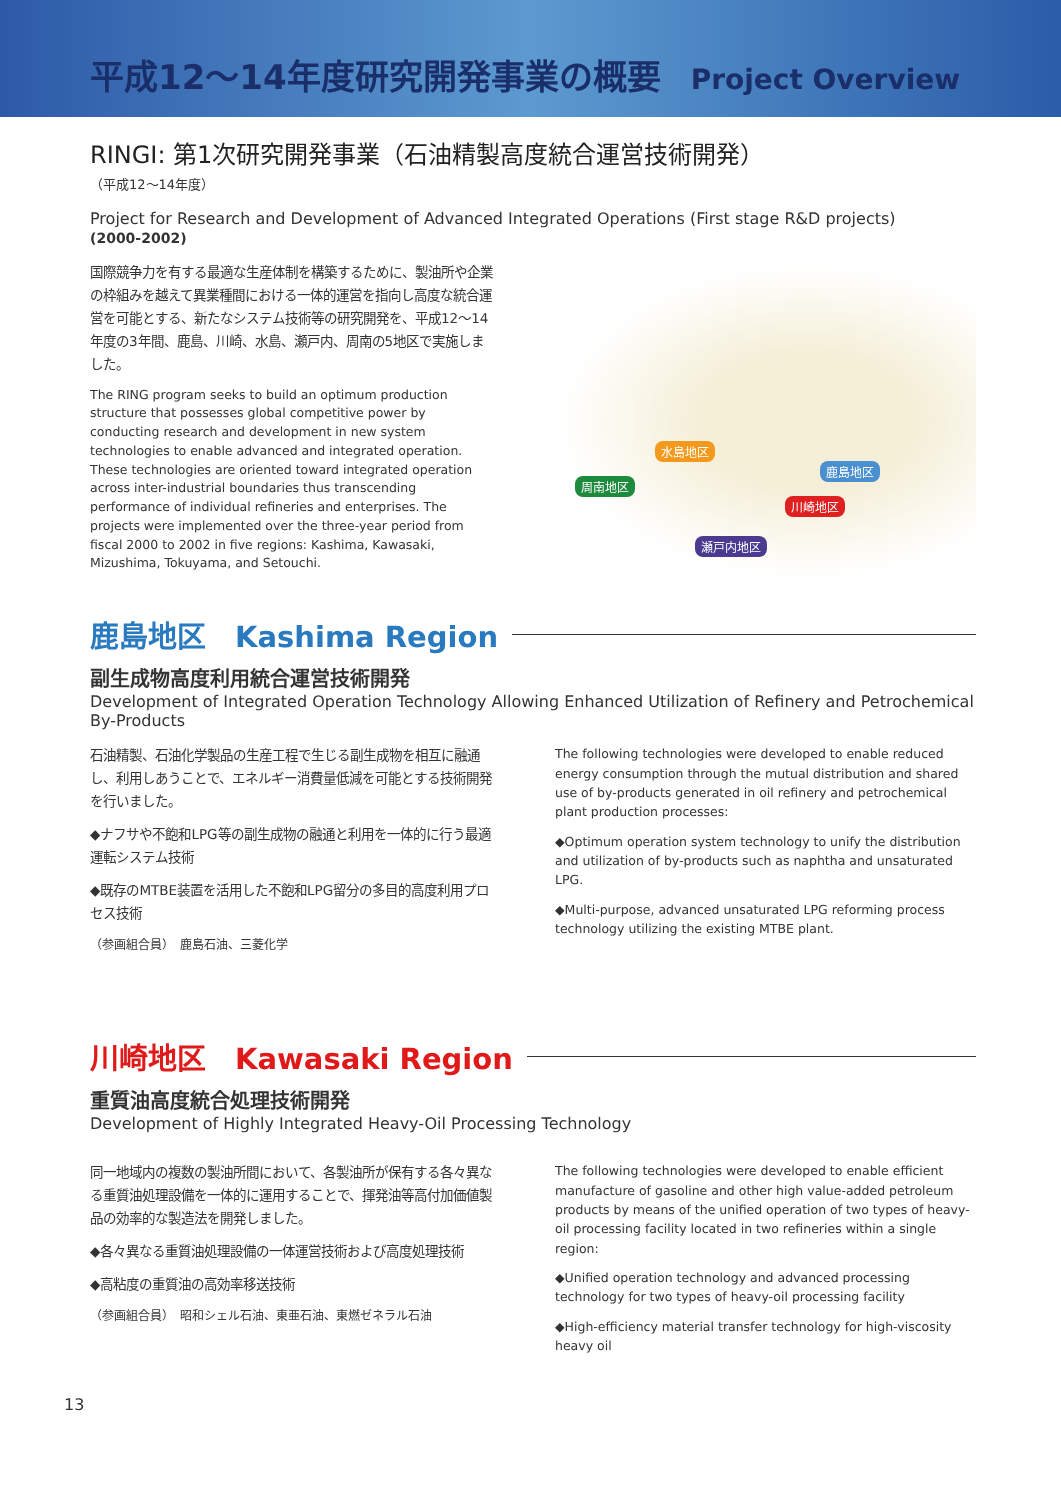平成12～14年度研究開発事業の概要 Project Overview
RINGⅠ: 第1次研究開発事業（石油精製高度統合運営技術開発）
（平成12～14年度）
Project for Research and Development of Advanced Integrated Operations (First stage R&D projects)
(2000-2002)
国際競争力を有する最適な生産体制を構築するために、製油所や企業の枠組みを越えて異業種間における一体的運営を指向し高度な統合運営を可能とする、新たなシステム技術等の研究開発を、平成12～14年度の3年間、鹿島、川崎、水島、瀬戸内、周南の5地区で実施しました。
The RING program seeks to build an optimum production structure that possesses global competitive power by conducting research and development in new system technologies to enable advanced and integrated operation. These technologies are oriented toward integrated operation across inter-industrial boundaries thus transcending performance of individual refineries and enterprises. The projects were implemented over the three-year period from fiscal 2000 to 2002 in five regions: Kashima, Kawasaki, Mizushima, Tokuyama, and Setouchi.
水島地区
周南地区
鹿島地区
川崎地区
瀬戸内地区
鹿島地区　Kashima Region
副生成物高度利用統合運営技術開発
Development of Integrated Operation Technology Allowing Enhanced Utilization of Refinery and Petrochemical By-Products
石油精製、石油化学製品の生産工程で生じる副生成物を相互に融通し、利用しあうことで、エネルギー消費量低減を可能とする技術開発を行いました。
◆ナフサや不飽和LPG等の副生成物の融通と利用を一体的に行う最適運転システム技術
◆既存のMTBE装置を活用した不飽和LPG留分の多目的高度利用プロセス技術
（参画組合員）　鹿島石油、三菱化学
The following technologies were developed to enable reduced energy consumption through the mutual distribution and shared use of by-products generated in oil refinery and petrochemical plant production processes:
◆Optimum operation system technology to unify the distribution and utilization of by-products such as naphtha and unsaturated LPG.
◆Multi-purpose, advanced unsaturated LPG reforming process technology utilizing the existing MTBE plant.
川崎地区　Kawasaki Region
重質油高度統合処理技術開発
Development of Highly Integrated Heavy-Oil Processing Technology
同一地域内の複数の製油所間において、各製油所が保有する各々異なる重質油処理設備を一体的に運用することで、揮発油等高付加価値製品の効率的な製造法を開発しました。
◆各々異なる重質油処理設備の一体運営技術および高度処理技術
◆高粘度の重質油の高効率移送技術
（参画組合員）　昭和シェル石油、東亜石油、東燃ゼネラル石油
The following technologies were developed to enable efficient manufacture of gasoline and other high value-added petroleum products by means of the unified operation of two types of heavy-oil processing facility located in two refineries within a single region:
◆Unified operation technology and advanced processing technology for two types of heavy-oil processing facility
◆High-efficiency material transfer technology for high-viscosity heavy oil
13